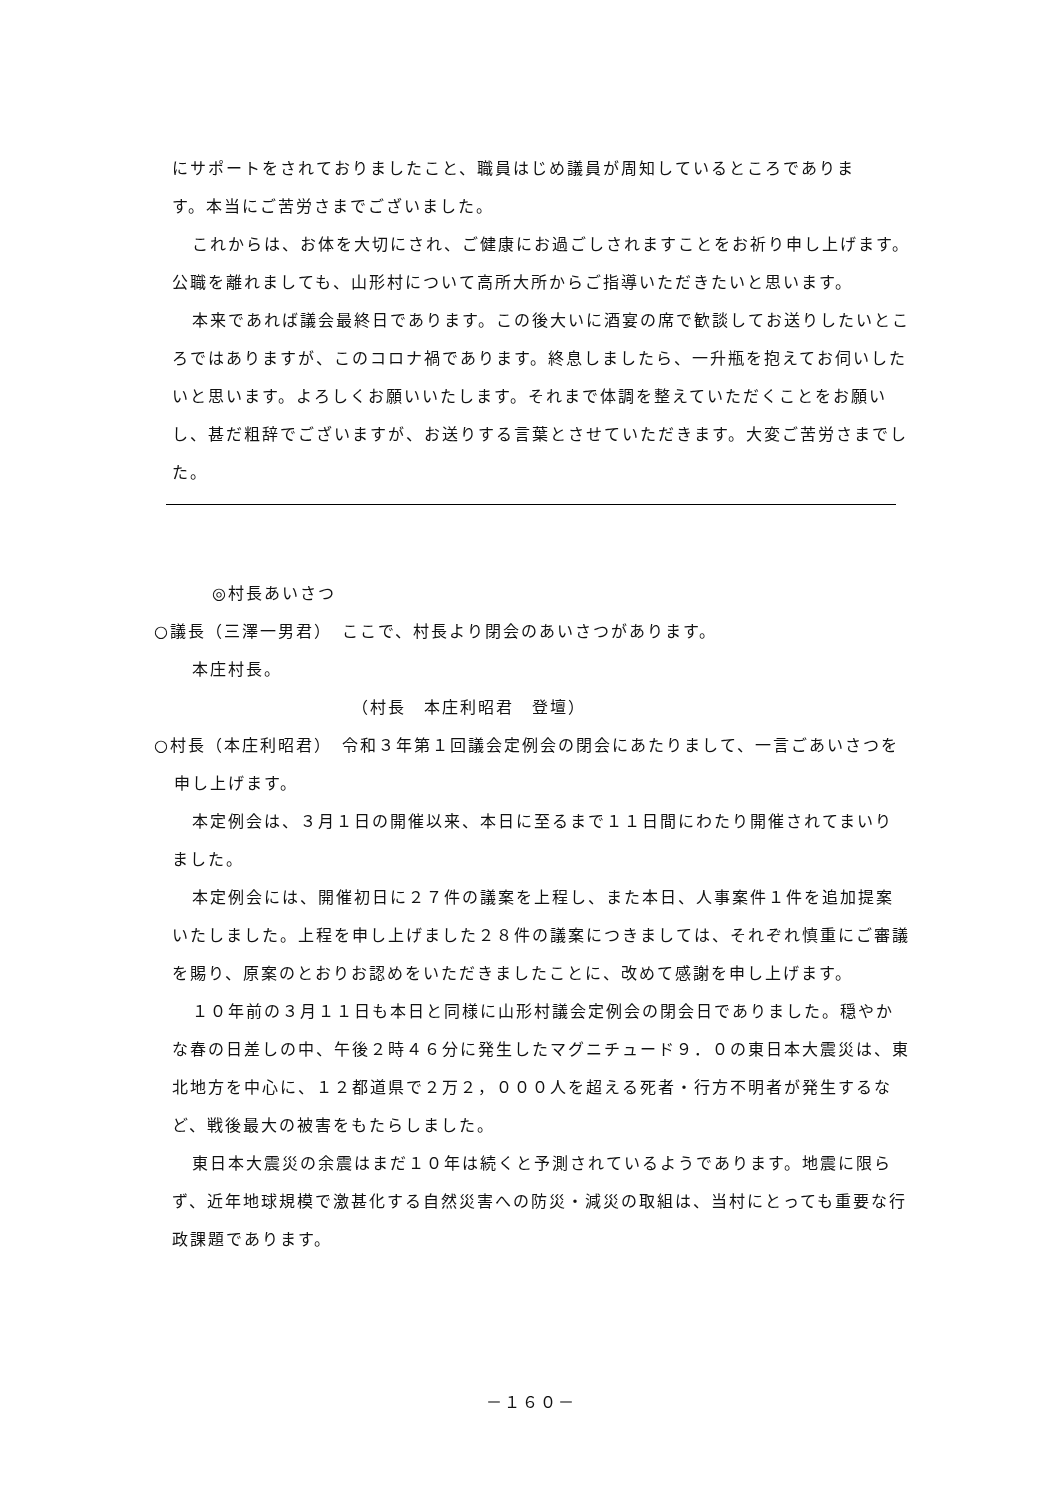にサポートをされておりましたこと、職員はじめ議員が周知しているところでありま
す。本当にご苦労さまでございました。
これからは、お体を大切にされ、ご健康にお過ごしされますことをお祈り申し上げます。公職を離れましても、山形村について高所大所からご指導いただきたいと思います。
本来であれば議会最終日であります。この後大いに酒宴の席で歓談してお送りしたいところではありますが、このコロナ禍であります。終息しましたら、一升瓶を抱えてお伺いしたいと思います。よろしくお願いいたします。それまで体調を整えていただくことをお願いし、甚だ粗辞でございますが、お送りする言葉とさせていただきます。大変ご苦労さまでした。
◎村長あいさつ
○議長（三澤一男君）　ここで、村長より閉会のあいさつがあります。
本庄村長。
（村長　本庄利昭君　登壇）
○村長（本庄利昭君）　令和３年第１回議会定例会の閉会にあたりまして、一言ごあいさつを申し上げます。
本定例会は、３月１日の開催以来、本日に至るまで１１日間にわたり開催されてまいりました。
本定例会には、開催初日に２７件の議案を上程し、また本日、人事案件１件を追加提案いたしました。上程を申し上げました２８件の議案につきましては、それぞれ慎重にご審議を賜り、原案のとおりお認めをいただきましたことに、改めて感謝を申し上げます。
１０年前の３月１１日も本日と同様に山形村議会定例会の閉会日でありました。穏やかな春の日差しの中、午後２時４６分に発生したマグニチュード９．０の東日本大震災は、東北地方を中心に、１２都道県で２万２，０００人を超える死者・行方不明者が発生するなど、戦後最大の被害をもたらしました。
東日本大震災の余震はまだ１０年は続くと予測されているようであります。地震に限らず、近年地球規模で激甚化する自然災害への防災・減災の取組は、当村にとっても重要な行政課題であります。
－１６０－